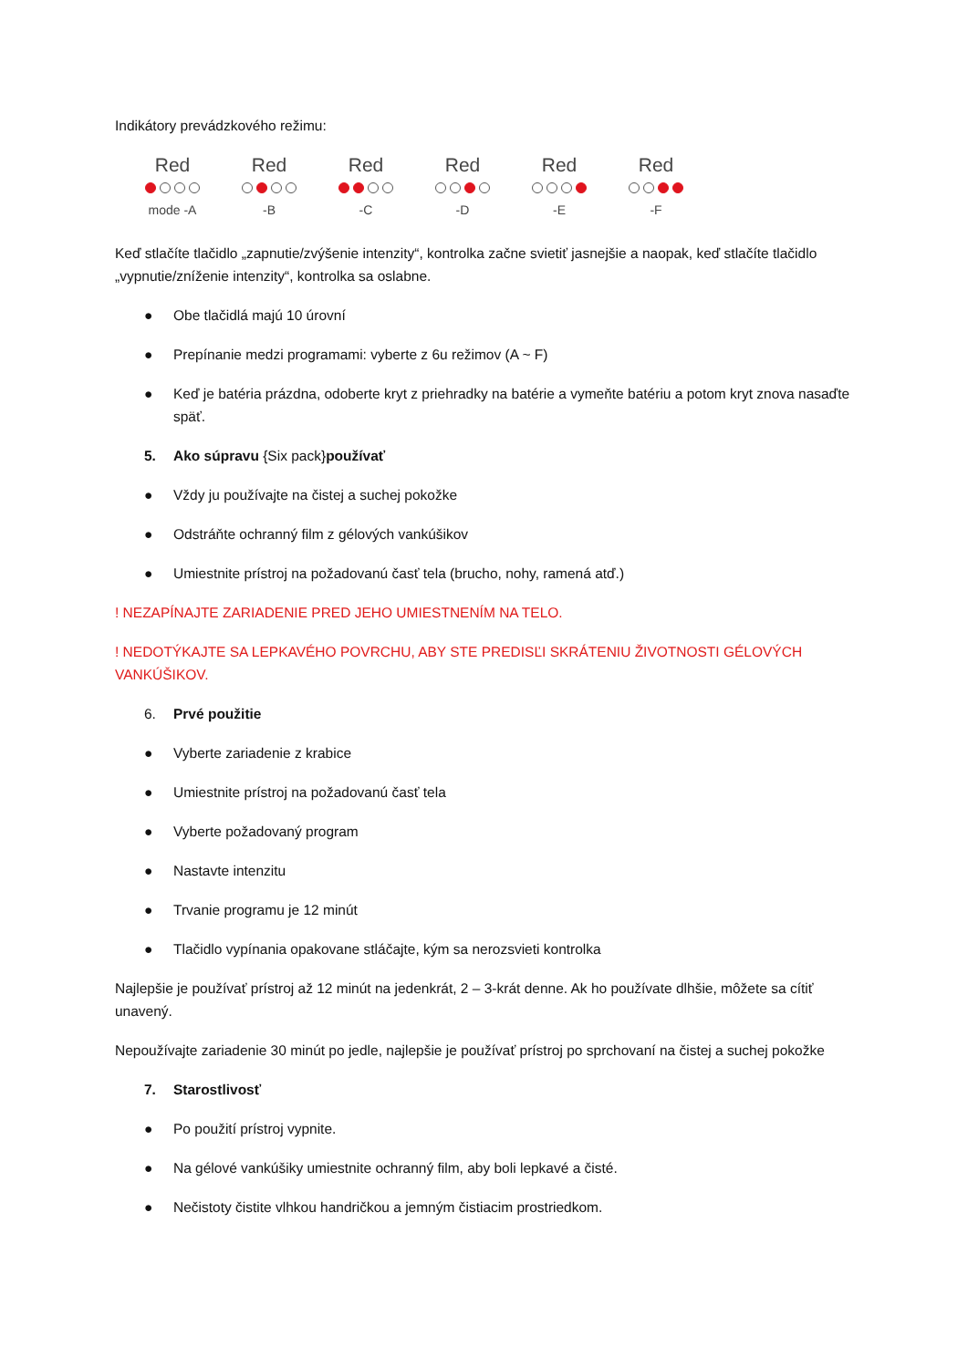Indikátory prevádzkového režimu:
Red
mode -A
Red
-B
Red
-C
Red
-D
Red
-E
Red
-F
Keď stlačíte tlačidlo „zapnutie/zvýšenie intenzity“, kontrolka začne svietiť jasnejšie a naopak, keď stlačíte tlačidlo „vypnutie/zníženie intenzity“, kontrolka sa oslabne.
● Obe tlačidlá majú 10 úrovní
● Prepínanie medzi programami: vyberte z 6u režimov (A ~ F)
● Keď je batéria prázdna, odoberte kryt z priehradky na batérie a vymeňte batériu a potom kryt znova nasaďte späť.
5. Ako súpravu {Six pack}používať
● Vždy ju používajte na čistej a suchej pokožke
● Odstráňte ochranný film z gélových vankúšikov
● Umiestnite prístroj na požadovanú časť tela (brucho, nohy, ramená atď.)
! NEZAPÍNAJTE ZARIADENIE PRED JEHO UMIESTNENÍM NA TELO.
! NEDOTÝKAJTE SA LEPKAVÉHO POVRCHU, ABY STE PREDISĽI SKRÁTENIU ŽIVOTNOSTI GÉLOVÝCH VANKÚŠIKOV.
6. Prvé použitie
● Vyberte zariadenie z krabice
● Umiestnite prístroj na požadovanú časť tela
● Vyberte požadovaný program
● Nastavte intenzitu
● Trvanie programu je 12 minút
● Tlačidlo vypínania opakovane stláčajte, kým sa nerozsvieti kontrolka
Najlepšie je používať prístroj až 12 minút na jedenkrát, 2 – 3-krát denne. Ak ho používate dlhšie, môžete sa cítiť unavený.
Nepoužívajte zariadenie 30 minút po jedle, najlepšie je používať prístroj po sprchovaní na čistej a suchej pokožke
7. Starostlivosť
● Po použití prístroj vypnite.
● Na gélové vankúšiky umiestnite ochranný film, aby boli lepkavé a čisté.
● Nečistoty čistite vlhkou handričkou a jemným čistiacim prostriedkom.